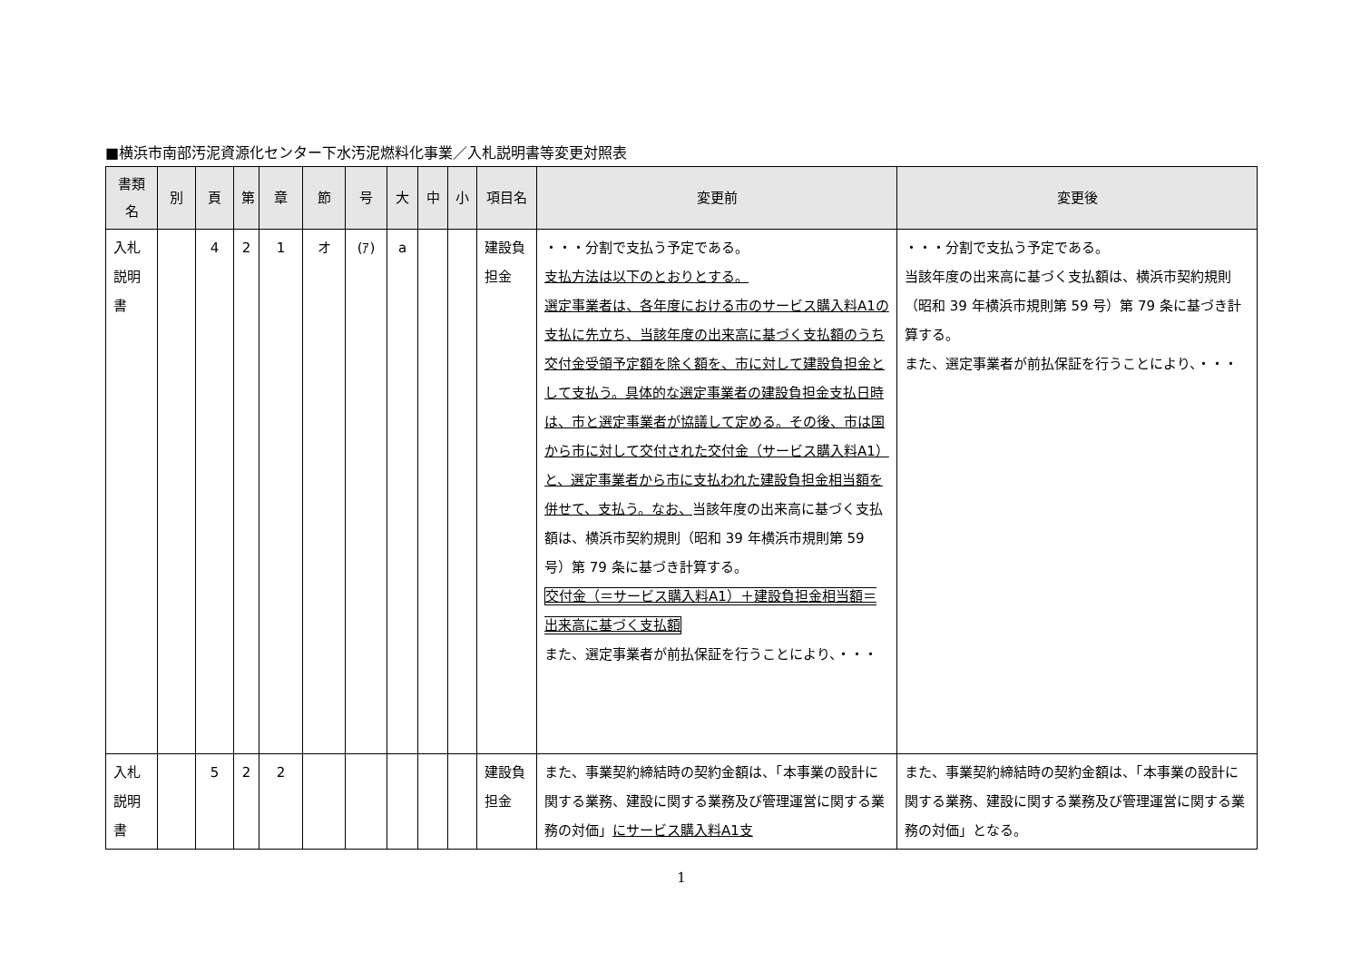■横浜市南部汚泥資源化センター下水汚泥燃料化事業／入札説明書等変更対照表
| 書類名 | 別 | 頁 | 第 | 章 | 節 | 号 | 大 | 中 | 小 | 項目名 | 変更前 | 変更後 |
| --- | --- | --- | --- | --- | --- | --- | --- | --- | --- | --- | --- | --- |
| 入札説明書 | | 4 | 2 | 1 | オ | (ｱ) | a | | | 建設負担金 | ・・・分割で支払う予定である。 支払方法は以下のとおりとする。 選定事業者は、各年度における市のサービス購入料A1の支払に先立ち、当該年度の出来高に基づく支払額のうち交付金受領予定額を除く額を、市に対して建設負担金として支払う。具体的な選定事業者の建設負担金支払日時は、市と選定事業者が協議して定める。その後、市は国から市に対して交付された交付金（サービス購入料A1）と、選定事業者から市に支払われた建設負担金相当額を併せて、支払う。なお、 当該年度の出来高に基づく支払額は、横浜市契約規則（昭和 39 年横浜市規則第 59 号）第 79 条に基づき計算する。 交付金（＝サービス購入料A1）＋建設負担金相当額＝出来高に基づく支払額 また、選定事業者が前払保証を行うことにより、・・・ | ・・・分割で支払う予定である。 当該年度の出来高に基づく支払額は、横浜市契約規則（昭和 39 年横浜市規則第 59 号）第 79 条に基づき計算する。 また、選定事業者が前払保証を行うことにより、・・・ |
| 入札説明書 | | 5 | 2 | 2 | | | | | | 建設負担金 | また、事業契約締結時の契約金額は、「本事業の設計に関する業務、建設に関する業務及び管理運営に関する業務の対価」 にサービス購入料A1支 | また、事業契約締結時の契約金額は、「本事業の設計に関する業務、建設に関する業務及び管理運営に関する業務の対価」となる。 |
1